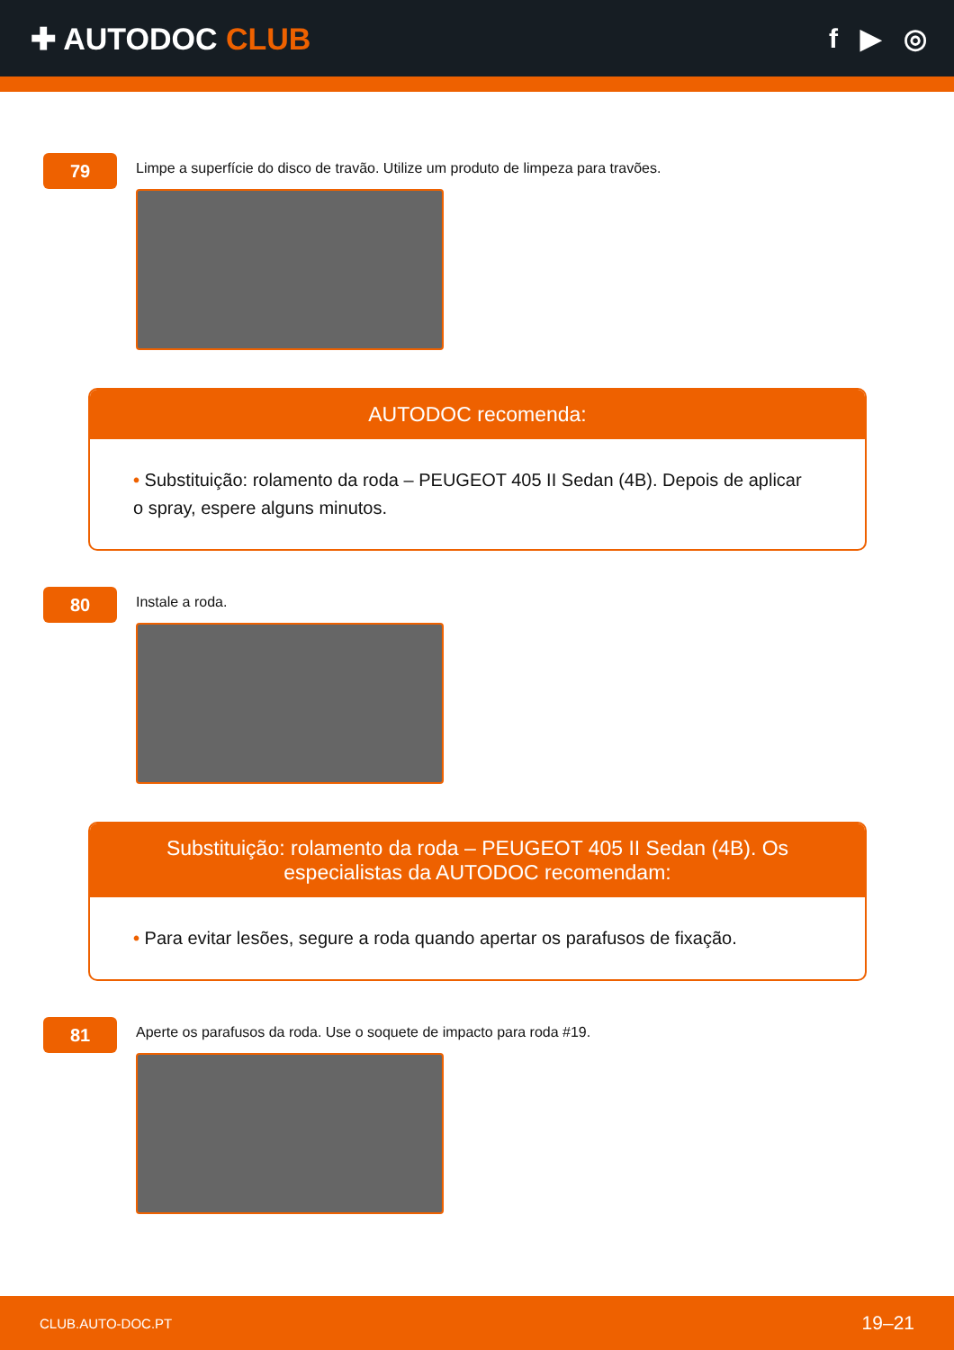✚ AUTODOC CLUB f ▶ ◎
79
Limpe a superfície do disco de travão. Utilize um produto de limpeza para travões.
AUTODOC recomenda:
• Substituição: rolamento da roda – PEUGEOT 405 II Sedan (4B). Depois de aplicar o spray, espere alguns minutos.
80
Instale a roda.
Substituição: rolamento da roda – PEUGEOT 405 II Sedan (4B). Os especialistas da AUTODOC recomendam:
• Para evitar lesões, segure a roda quando apertar os parafusos de fixação.
81
Aperte os parafusos da roda. Use o soquete de impacto para roda #19.
CLUB.AUTO-DOC.PT 19–21